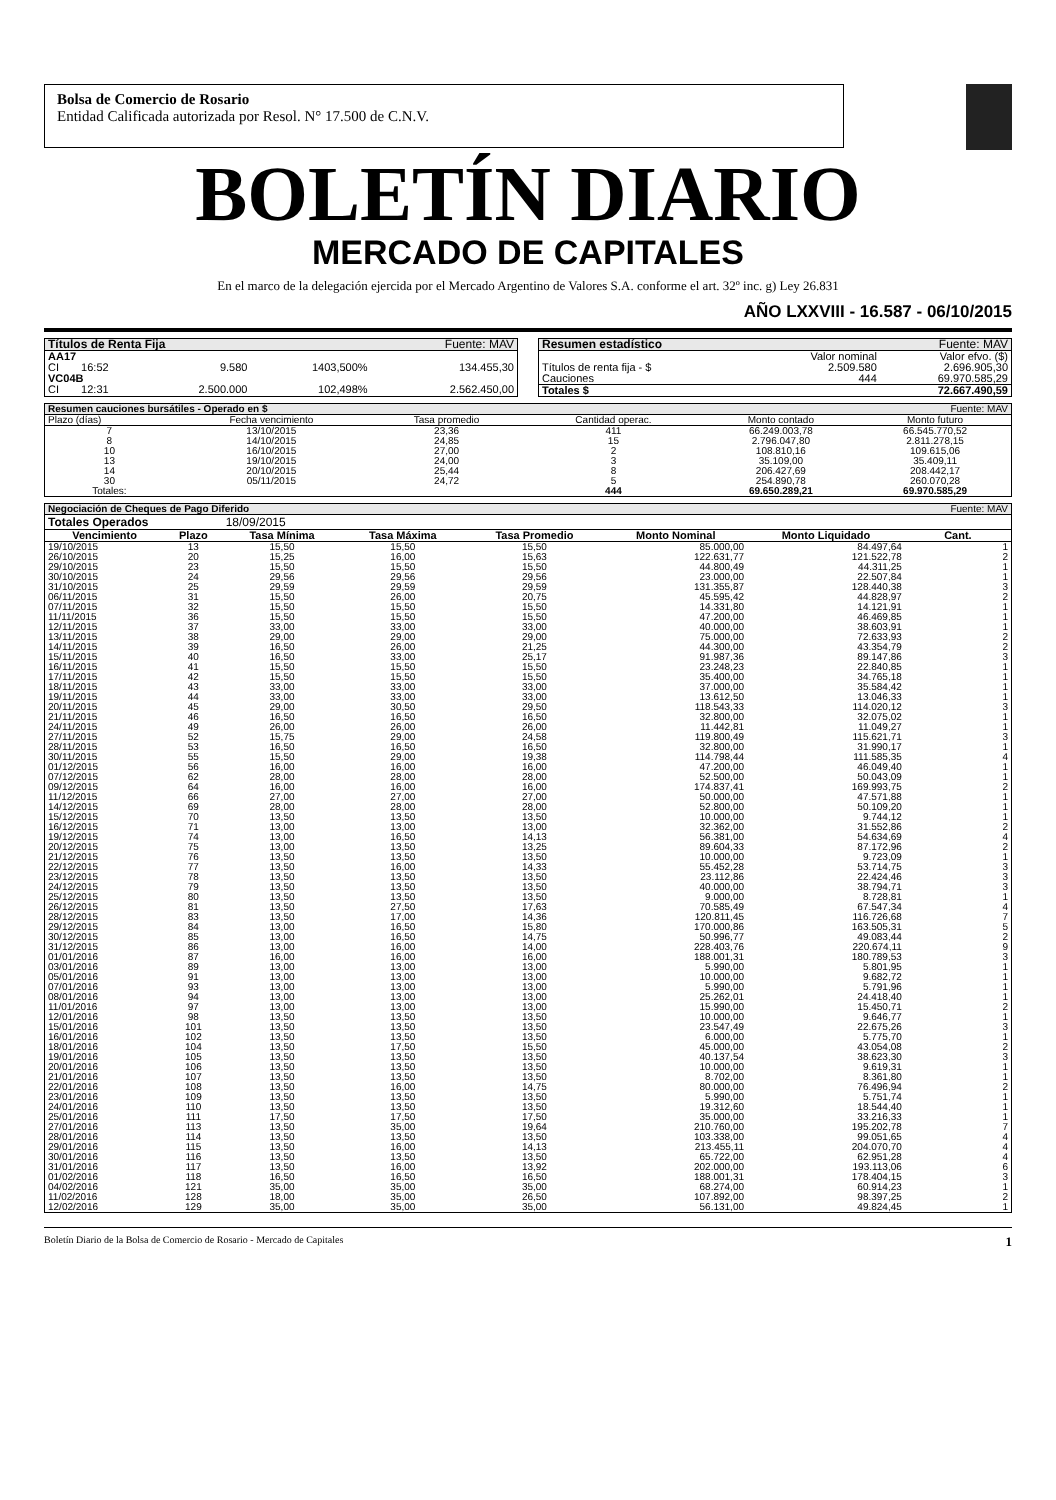Bolsa de Comercio de Rosario
Entidad Calificada autorizada por Resol. N° 17.500 de C.N.V.
BOLETÍN DIARIO
MERCADO DE CAPITALES
En el marco de la delegación ejercida por el Mercado Argentino de Valores S.A. conforme el art. 32º inc. g) Ley 26.831
AÑO LXXVIII - 16.587 - 06/10/2015
| Títulos de Renta Fija | | | | Fuente: MAV |
| AA17 | | | | |
| CI | 16:52 | 9.580 | 1403,500% | 134.455,30 |
| VC04B | | | | |
| CI | 12:31 | 2.500.000 | 102,498% | 2.562.450,00 |
| Resumen estadístico | | Fuente: MAV |
| | Valor nominal | Valor efvo. ($) |
| Títulos de renta fija - $ | 2.509.580 | 2.696.905,30 |
| Cauciones | 444 | 69.970.585,29 |
| Totales $ | | 72.667.490,59 |
| Resumen cauciones bursátiles - Operado en $ | | | | | Fuente: MAV |
| Plazo (días) | Fecha vencimiento | Tasa promedio | Cantidad operac. | Monto contado | Monto futuro |
| 7 | 13/10/2015 | 23,36 | 411 | 66.249.003,78 | 66.545.770,52 |
| 8 | 14/10/2015 | 24,85 | 15 | 2.796.047,80 | 2.811.278,15 |
| 10 | 16/10/2015 | 27,00 | 2 | 108.810,16 | 109.615,06 |
| 13 | 19/10/2015 | 24,00 | 3 | 35.109,00 | 35.409,11 |
| 14 | 20/10/2015 | 25,44 | 8 | 206.427,69 | 208.442,17 |
| 30 | 05/11/2015 | 24,72 | 5 | 254.890,78 | 260.070,28 |
| Totales: | | | 444 | 69.650.289,21 | 69.970.585,29 |
| Negociación de Cheques de Pago Diferido | | | | | | | Fuente: MAV |
| Totales Operados | | 18/09/2015 | | | | | |
| Vencimiento | Plazo | Tasa Mínima | Tasa Máxima | Tasa Promedio | Monto Nominal | Monto Liquidado | Cant. |
| 19/10/2015 | 13 | 15,50 | 15,50 | 15,50 | 85.000,00 | 84.497,64 | 1 |
| 26/10/2015 | 20 | 15,25 | 16,00 | 15,63 | 122.631,77 | 121.522,78 | 2 |
| 29/10/2015 | 23 | 15,50 | 15,50 | 15,50 | 44.800,49 | 44.311,25 | 1 |
| 30/10/2015 | 24 | 29,56 | 29,56 | 29,56 | 23.000,00 | 22.507,84 | 1 |
| 31/10/2015 | 25 | 29,59 | 29,59 | 29,59 | 131.355,87 | 128.440,38 | 3 |
| 06/11/2015 | 31 | 15,50 | 26,00 | 20,75 | 45.595,42 | 44.828,97 | 2 |
| 07/11/2015 | 32 | 15,50 | 15,50 | 15,50 | 14.331,80 | 14.121,91 | 1 |
| 11/11/2015 | 36 | 15,50 | 15,50 | 15,50 | 47.200,00 | 46.469,85 | 1 |
| 12/11/2015 | 37 | 33,00 | 33,00 | 33,00 | 40.000,00 | 38.603,91 | 1 |
| 13/11/2015 | 38 | 29,00 | 29,00 | 29,00 | 75.000,00 | 72.633,93 | 2 |
| 14/11/2015 | 39 | 16,50 | 26,00 | 21,25 | 44.300,00 | 43.354,79 | 2 |
| 15/11/2015 | 40 | 16,50 | 33,00 | 25,17 | 91.987,36 | 89.147,86 | 3 |
| 16/11/2015 | 41 | 15,50 | 15,50 | 15,50 | 23.248,23 | 22.840,85 | 1 |
| 17/11/2015 | 42 | 15,50 | 15,50 | 15,50 | 35.400,00 | 34.765,18 | 1 |
| 18/11/2015 | 43 | 33,00 | 33,00 | 33,00 | 37.000,00 | 35.584,42 | 1 |
| 19/11/2015 | 44 | 33,00 | 33,00 | 33,00 | 13.612,50 | 13.046,33 | 1 |
| 20/11/2015 | 45 | 29,00 | 30,50 | 29,50 | 118.543,33 | 114.020,12 | 3 |
| 21/11/2015 | 46 | 16,50 | 16,50 | 16,50 | 32.800,00 | 32.075,02 | 1 |
| 24/11/2015 | 49 | 26,00 | 26,00 | 26,00 | 11.442,81 | 11.049,27 | 1 |
| 27/11/2015 | 52 | 15,75 | 29,00 | 24,58 | 119.800,49 | 115.621,71 | 3 |
| 28/11/2015 | 53 | 16,50 | 16,50 | 16,50 | 32.800,00 | 31.990,17 | 1 |
| 30/11/2015 | 55 | 15,50 | 29,00 | 19,38 | 114.798,44 | 111.585,35 | 4 |
| 01/12/2015 | 56 | 16,00 | 16,00 | 16,00 | 47.200,00 | 46.049,40 | 1 |
| 07/12/2015 | 62 | 28,00 | 28,00 | 28,00 | 52.500,00 | 50.043,09 | 1 |
| 09/12/2015 | 64 | 16,00 | 16,00 | 16,00 | 174.837,41 | 169.993,75 | 2 |
| 11/12/2015 | 66 | 27,00 | 27,00 | 27,00 | 50.000,00 | 47.571,88 | 1 |
| 14/12/2015 | 69 | 28,00 | 28,00 | 28,00 | 52.800,00 | 50.109,20 | 1 |
| 15/12/2015 | 70 | 13,50 | 13,50 | 13,50 | 10.000,00 | 9.744,12 | 1 |
| 16/12/2015 | 71 | 13,00 | 13,00 | 13,00 | 32.362,00 | 31.552,86 | 2 |
| 19/12/2015 | 74 | 13,00 | 16,50 | 14,13 | 56.381,00 | 54.634,69 | 4 |
| 20/12/2015 | 75 | 13,00 | 13,50 | 13,25 | 89.604,33 | 87.172,96 | 2 |
| 21/12/2015 | 76 | 13,50 | 13,50 | 13,50 | 10.000,00 | 9.723,09 | 1 |
| 22/12/2015 | 77 | 13,50 | 16,00 | 14,33 | 55.452,28 | 53.714,75 | 3 |
| 23/12/2015 | 78 | 13,50 | 13,50 | 13,50 | 23.112,86 | 22.424,46 | 3 |
| 24/12/2015 | 79 | 13,50 | 13,50 | 13,50 | 40.000,00 | 38.794,71 | 3 |
| 25/12/2015 | 80 | 13,50 | 13,50 | 13,50 | 9.000,00 | 8.728,81 | 1 |
| 26/12/2015 | 81 | 13,50 | 27,50 | 17,63 | 70.585,49 | 67.547,34 | 4 |
| 28/12/2015 | 83 | 13,50 | 17,00 | 14,36 | 120.811,45 | 116.726,68 | 7 |
| 29/12/2015 | 84 | 13,00 | 16,50 | 15,80 | 170.000,86 | 163.505,31 | 5 |
| 30/12/2015 | 85 | 13,00 | 16,50 | 14,75 | 50.996,77 | 49.083,44 | 2 |
| 31/12/2015 | 86 | 13,00 | 16,00 | 14,00 | 228.403,76 | 220.674,11 | 9 |
| 01/01/2016 | 87 | 16,00 | 16,00 | 16,00 | 188.001,31 | 180.789,53 | 3 |
| 03/01/2016 | 89 | 13,00 | 13,00 | 13,00 | 5.990,00 | 5.801,95 | 1 |
| 05/01/2016 | 91 | 13,00 | 13,00 | 13,00 | 10.000,00 | 9.682,72 | 1 |
| 07/01/2016 | 93 | 13,00 | 13,00 | 13,00 | 5.990,00 | 5.791,96 | 1 |
| 08/01/2016 | 94 | 13,00 | 13,00 | 13,00 | 25.262,01 | 24.418,40 | 1 |
| 11/01/2016 | 97 | 13,00 | 13,00 | 13,00 | 15.990,00 | 15.450,71 | 2 |
| 12/01/2016 | 98 | 13,50 | 13,50 | 13,50 | 10.000,00 | 9.646,77 | 1 |
| 15/01/2016 | 101 | 13,50 | 13,50 | 13,50 | 23.547,49 | 22.675,26 | 3 |
| 16/01/2016 | 102 | 13,50 | 13,50 | 13,50 | 6.000,00 | 5.775,70 | 1 |
| 18/01/2016 | 104 | 13,50 | 17,50 | 15,50 | 45.000,00 | 43.054,08 | 2 |
| 19/01/2016 | 105 | 13,50 | 13,50 | 13,50 | 40.137,54 | 38.623,30 | 3 |
| 20/01/2016 | 106 | 13,50 | 13,50 | 13,50 | 10.000,00 | 9.619,31 | 1 |
| 21/01/2016 | 107 | 13,50 | 13,50 | 13,50 | 8.702,00 | 8.361,80 | 1 |
| 22/01/2016 | 108 | 13,50 | 16,00 | 14,75 | 80.000,00 | 76.496,94 | 2 |
| 23/01/2016 | 109 | 13,50 | 13,50 | 13,50 | 5.990,00 | 5.751,74 | 1 |
| 24/01/2016 | 110 | 13,50 | 13,50 | 13,50 | 19.312,60 | 18.544,40 | 1 |
| 25/01/2016 | 111 | 17,50 | 17,50 | 17,50 | 35.000,00 | 33.216,33 | 1 |
| 27/01/2016 | 113 | 13,50 | 35,00 | 19,64 | 210.760,00 | 195.202,78 | 7 |
| 28/01/2016 | 114 | 13,50 | 13,50 | 13,50 | 103.338,00 | 99.051,65 | 4 |
| 29/01/2016 | 115 | 13,50 | 16,00 | 14,13 | 213.455,11 | 204.070,70 | 4 |
| 30/01/2016 | 116 | 13,50 | 13,50 | 13,50 | 65.722,00 | 62.951,28 | 4 |
| 31/01/2016 | 117 | 13,50 | 16,00 | 13,92 | 202.000,00 | 193.113,06 | 6 |
| 01/02/2016 | 118 | 16,50 | 16,50 | 16,50 | 188.001,31 | 178.404,15 | 3 |
| 04/02/2016 | 121 | 35,00 | 35,00 | 35,00 | 68.274,00 | 60.914,23 | 1 |
| 11/02/2016 | 128 | 18,00 | 35,00 | 26,50 | 107.892,00 | 98.397,25 | 2 |
| 12/02/2016 | 129 | 35,00 | 35,00 | 35,00 | 56.131,00 | 49.824,45 | 1 |
Boletín Diario de la Bolsa de Comercio de Rosario - Mercado de Capitales 1